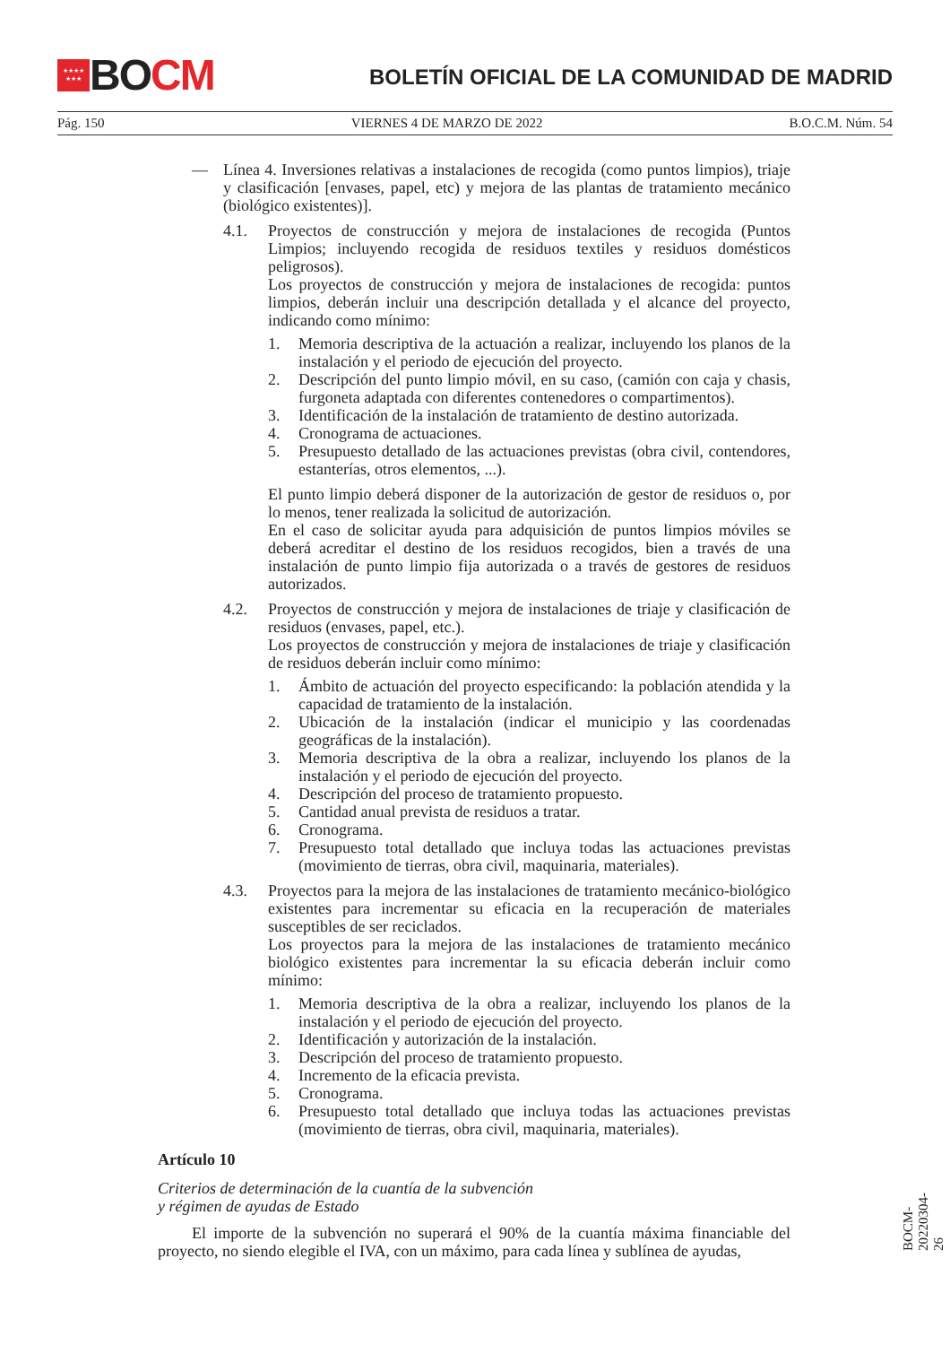★★★★
★★★
BOCM
BOLETÍN OFICIAL DE LA COMUNIDAD DE MADRID
Pág. 150 VIERNES 4 DE MARZO DE 2022 B.O.C.M. Núm. 54
— Línea 4. Inversiones relativas a instalaciones de recogida (como puntos limpios), triaje y clasificación [envases, papel, etc) y mejora de las plantas de tratamiento mecánico (biológico existentes)].
4.1. Proyectos de construcción y mejora de instalaciones de recogida (Puntos Limpios; incluyendo recogida de residuos textiles y residuos domésticos peligrosos).
Los proyectos de construcción y mejora de instalaciones de recogida: puntos limpios, deberán incluir una descripción detallada y el alcance del proyecto, indicando como mínimo:
1. Memoria descriptiva de la actuación a realizar, incluyendo los planos de la instalación y el periodo de ejecución del proyecto.
2. Descripción del punto limpio móvil, en su caso, (camión con caja y chasis, furgoneta adaptada con diferentes contenedores o compartimentos).
3. Identificación de la instalación de tratamiento de destino autorizada.
4. Cronograma de actuaciones.
5. Presupuesto detallado de las actuaciones previstas (obra civil, contendores, estanterías, otros elementos, ...).
El punto limpio deberá disponer de la autorización de gestor de residuos o, por lo menos, tener realizada la solicitud de autorización.
En el caso de solicitar ayuda para adquisición de puntos limpios móviles se deberá acreditar el destino de los residuos recogidos, bien a través de una instalación de punto limpio fija autorizada o a través de gestores de residuos autorizados.
4.2. Proyectos de construcción y mejora de instalaciones de triaje y clasificación de residuos (envases, papel, etc.).
Los proyectos de construcción y mejora de instalaciones de triaje y clasificación de residuos deberán incluir como mínimo:
1. Ámbito de actuación del proyecto especificando: la población atendida y la capacidad de tratamiento de la instalación.
2. Ubicación de la instalación (indicar el municipio y las coordenadas geográficas de la instalación).
3. Memoria descriptiva de la obra a realizar, incluyendo los planos de la instalación y el periodo de ejecución del proyecto.
4. Descripción del proceso de tratamiento propuesto.
5. Cantidad anual prevista de residuos a tratar.
6. Cronograma.
7. Presupuesto total detallado que incluya todas las actuaciones previstas (movimiento de tierras, obra civil, maquinaria, materiales).
4.3. Proyectos para la mejora de las instalaciones de tratamiento mecánico-biológico existentes para incrementar su eficacia en la recuperación de materiales susceptibles de ser reciclados.
Los proyectos para la mejora de las instalaciones de tratamiento mecánico biológico existentes para incrementar la su eficacia deberán incluir como mínimo:
1. Memoria descriptiva de la obra a realizar, incluyendo los planos de la instalación y el periodo de ejecución del proyecto.
2. Identificación y autorización de la instalación.
3. Descripción del proceso de tratamiento propuesto.
4. Incremento de la eficacia prevista.
5. Cronograma.
6. Presupuesto total detallado que incluya todas las actuaciones previstas (movimiento de tierras, obra civil, maquinaria, materiales).
Artículo 10
Criterios de determinación de la cuantía de la subvención
y régimen de ayudas de Estado
El importe de la subvención no superará el 90% de la cuantía máxima financiable del proyecto, no siendo elegible el IVA, con un máximo, para cada línea y sublínea de ayudas,
BOCM-20220304-26